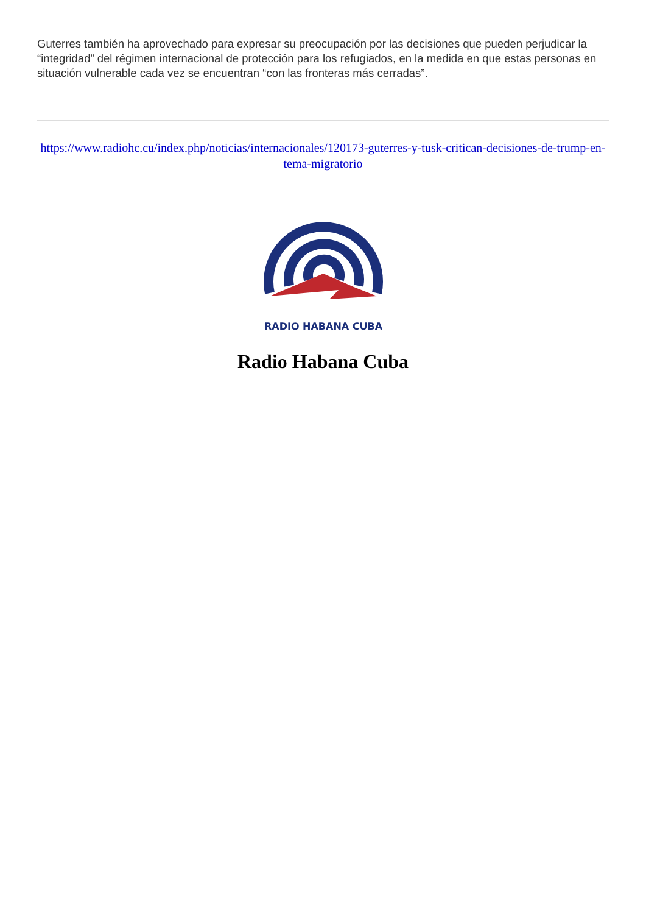Guterres también ha aprovechado para expresar su preocupación por las decisiones que pueden perjudicar la “integridad” del régimen internacional de protección para los refugiados, en la medida en que estas personas en situación vulnerable cada vez se encuentran “con las fronteras más cerradas”.
https://www.radiohc.cu/index.php/noticias/internacionales/120173-guterres-y-tusk-critican-decisiones-de-trump-en-tema-migratorio
RADIO HABANA CUBA
Radio Habana Cuba